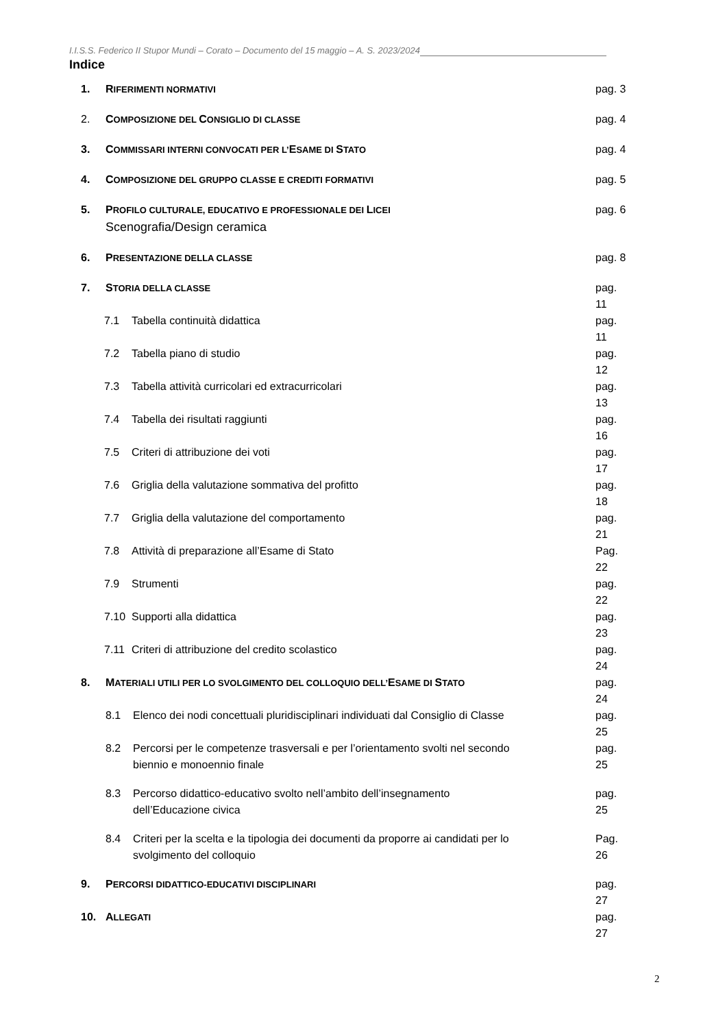I.I.S.S. Federico II Stupor Mundi – Corato – Documento del 15 maggio – A. S. 2023/2024
Indice
| 1. | R IFERIMENTI NORMATIVI | | pag. 3 |
| 2. | C OMPOSIZIONE DEL C ONSIGLIO DI CLASSE | | pag. 4 |
| 3. | C OMMISSARI INTERNI CONVOCATI PER L’ E SAME DI S TATO | | pag. 4 |
| 4. | C OMPOSIZIONE DEL GRUPPO CLASSE E CREDITI FORMATIVI | | pag. 5 |
| 5. | P ROFILO CULTURALE, EDUCATIVO E PROFESSIONALE DEI L ICEI Scenografia/Design ceramica | | pag. 6 |
| 6. | P RESENTAZIONE DELLA CLASSE | | pag. 8 |
| 7. | S TORIA DELLA CLASSE | | pag. 11 |
| 7.1 Tabella continuità didattica | | | pag. 11 |
| 7.2 Tabella piano di studio | | | pag. 12 |
| 7.3 Tabella attività curricolari ed extracurricolari | | | pag. 13 |
| 7.4 Tabella dei risultati raggiunti | | | pag. 16 |
| 7.5 Criteri di attribuzione dei voti | | | pag. 17 |
| 7.6 Griglia della valutazione sommativa del profitto | | | pag. 18 |
| 7.7 Griglia della valutazione del comportamento | | | pag. 21 |
| 7.8 Attività di preparazione all’Esame di Stato | | | Pag. 22 |
| 7.9 Strumenti | | | pag. 22 |
| 7.10 Supporti alla didattica | | | pag. 23 |
| 7.11 Criteri di attribuzione del credito scolastico | | | pag. 24 |
| 8. | M ATERIALI UTILI PER LO SVOLGIMENTO DEL COLLOQUIO DELL’ E SAME DI S TATO | | pag. 24 |
| | 8.1 | Elenco dei nodi concettuali pluridisciplinari individuati dal Consiglio di Classe | pag. 25 |
| | 8.2 | Percorsi per le competenze trasversali e per l’orientamento svolti nel secondo biennio e monoennio finale | pag. 25 |
| | 8.3 | Percorso didattico-educativo svolto nell’ambito dell’insegnamento dell’Educazione civica | pag. 25 |
| | 8.4 | Criteri per la scelta e la tipologia dei documenti da proporre ai candidati per lo svolgimento del colloquio | Pag. 26 |
| 9. | P ERCORSI DIDATTICO-EDUCATIVI DISCIPLINARI | | pag. 27 |
| 10. | A LLEGATI | | pag. 27 |
2